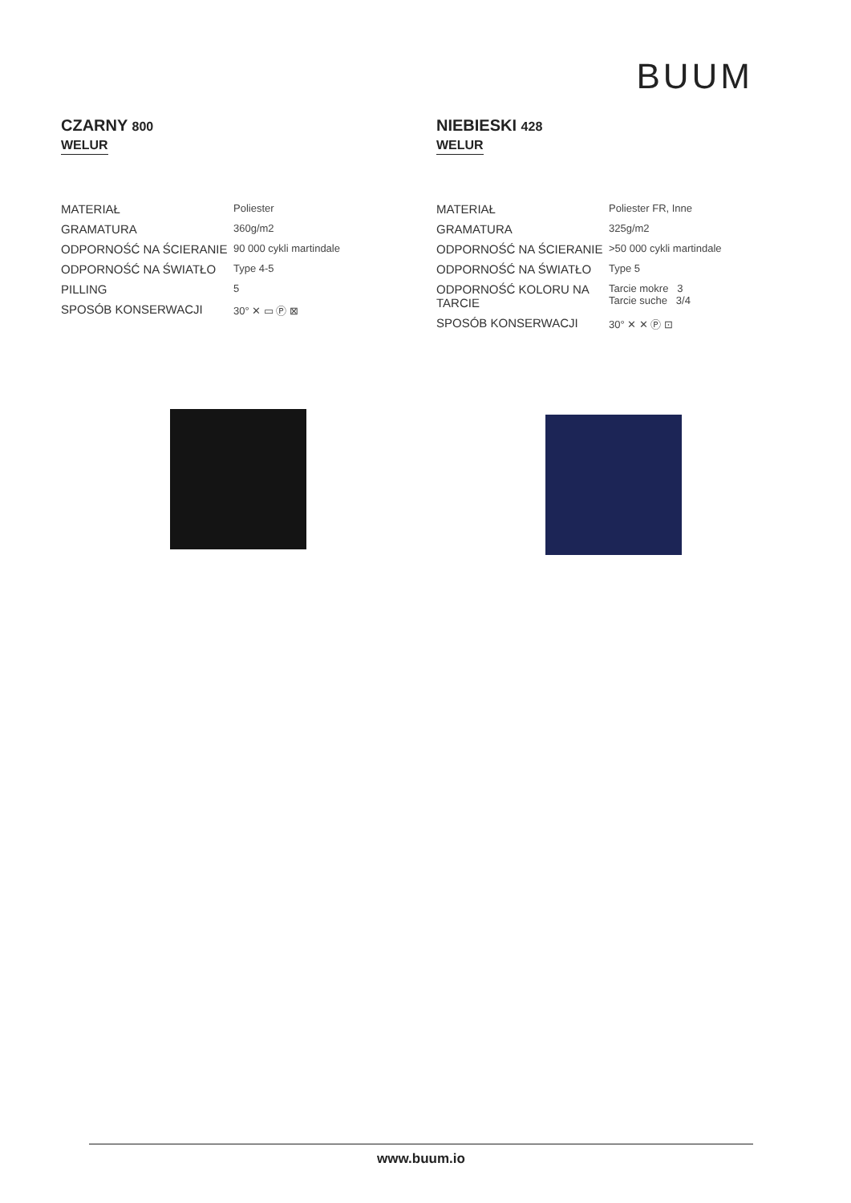BUUM
CZARNY 800
WELUR
| MATERIAŁ | Poliester |
| GRAMATURA | 360g/m2 |
| ODPORNOŚĆ NA ŚCIERANIE | 90 000 cykli martindale |
| ODPORNOŚĆ NA ŚWIATŁO | Type 4-5 |
| PILLING | 5 |
| SPOSÓB KONSERWACJI | 30° ✕ ▭ Ⓟ ⊠ |
NIEBIESKI 428
WELUR
| MATERIAŁ | Poliester FR, Inne |
| GRAMATURA | 325g/m2 |
| ODPORNOŚĆ NA ŚCIERANIE | >50 000 cykli martindale |
| ODPORNOŚĆ NA ŚWIATŁO | Type 5 |
| ODPORNOŚĆ KOLORU NA TARCIE | Tarcie mokre 3 Tarcie suche 3/4 |
| SPOSÓB KONSERWACJI | 30° ✕ ✕ Ⓟ ⊡ |
www.buum.io